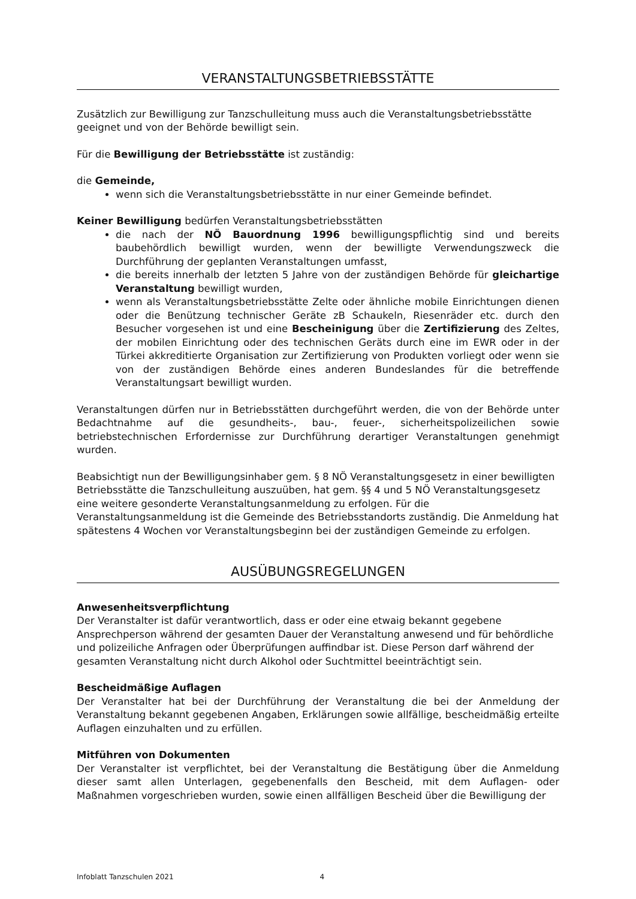VERANSTALTUNGSBETRIEBSSTÄTTE
Zusätzlich zur Bewilligung zur Tanzschulleitung muss auch die Veranstaltungsbetriebsstätte geeignet und von der Behörde bewilligt sein.
Für die Bewilligung der Betriebsstätte ist zuständig:
die Gemeinde,
wenn sich die Veranstaltungsbetriebsstätte in nur einer Gemeinde befindet.
Keiner Bewilligung bedürfen Veranstaltungsbetriebsstätten
die nach der NÖ Bauordnung 1996 bewilligungspflichtig sind und bereits baubehördlich bewilligt wurden, wenn der bewilligte Verwendungszweck die Durchführung der geplanten Veranstaltungen umfasst,
die bereits innerhalb der letzten 5 Jahre von der zuständigen Behörde für gleichartige Veranstaltung bewilligt wurden,
wenn als Veranstaltungsbetriebsstätte Zelte oder ähnliche mobile Einrichtungen dienen oder die Benützung technischer Geräte zB Schaukeln, Riesenräder etc. durch den Besucher vorgesehen ist und eine Bescheinigung über die Zertifizierung des Zeltes, der mobilen Einrichtung oder des technischen Geräts durch eine im EWR oder in der Türkei akkreditierte Organisation zur Zertifizierung von Produkten vorliegt oder wenn sie von der zuständigen Behörde eines anderen Bundeslandes für die betreffende Veranstaltungsart bewilligt wurden.
Veranstaltungen dürfen nur in Betriebsstätten durchgeführt werden, die von der Behörde unter Bedachtnahme auf die gesundheits-, bau-, feuer-, sicherheitspolizeilichen sowie betriebstechnischen Erfordernisse zur Durchführung derartiger Veranstaltungen genehmigt wurden.
Beabsichtigt nun der Bewilligungsinhaber gem. § 8 NÖ Veranstaltungsgesetz in einer bewilligten Betriebsstätte die Tanzschulleitung auszuüben, hat gem. §§ 4 und 5 NÖ Veranstaltungsgesetz eine weitere gesonderte Veranstaltungsanmeldung zu erfolgen. Für die Veranstaltungsanmeldung ist die Gemeinde des Betriebsstandorts zuständig. Die Anmeldung hat spätestens 4 Wochen vor Veranstaltungsbeginn bei der zuständigen Gemeinde zu erfolgen.
AUSÜBUNGSREGELUNGEN
Anwesenheitsverpflichtung
Der Veranstalter ist dafür verantwortlich, dass er oder eine etwaig bekannt gegebene Ansprechperson während der gesamten Dauer der Veranstaltung anwesend und für behördliche und polizeiliche Anfragen oder Überprüfungen auffindbar ist. Diese Person darf während der gesamten Veranstaltung nicht durch Alkohol oder Suchtmittel beeinträchtigt sein.
Bescheidmäßige Auflagen
Der Veranstalter hat bei der Durchführung der Veranstaltung die bei der Anmeldung der Veranstaltung bekannt gegebenen Angaben, Erklärungen sowie allfällige, bescheidmäßig erteilte Auflagen einzuhalten und zu erfüllen.
Mitführen von Dokumenten
Der Veranstalter ist verpflichtet, bei der Veranstaltung die Bestätigung über die Anmeldung dieser samt allen Unterlagen, gegebenenfalls den Bescheid, mit dem Auflagen- oder Maßnahmen vorgeschrieben wurden, sowie einen allfälligen Bescheid über die Bewilligung der
Infoblatt Tanzschulen 2021 4